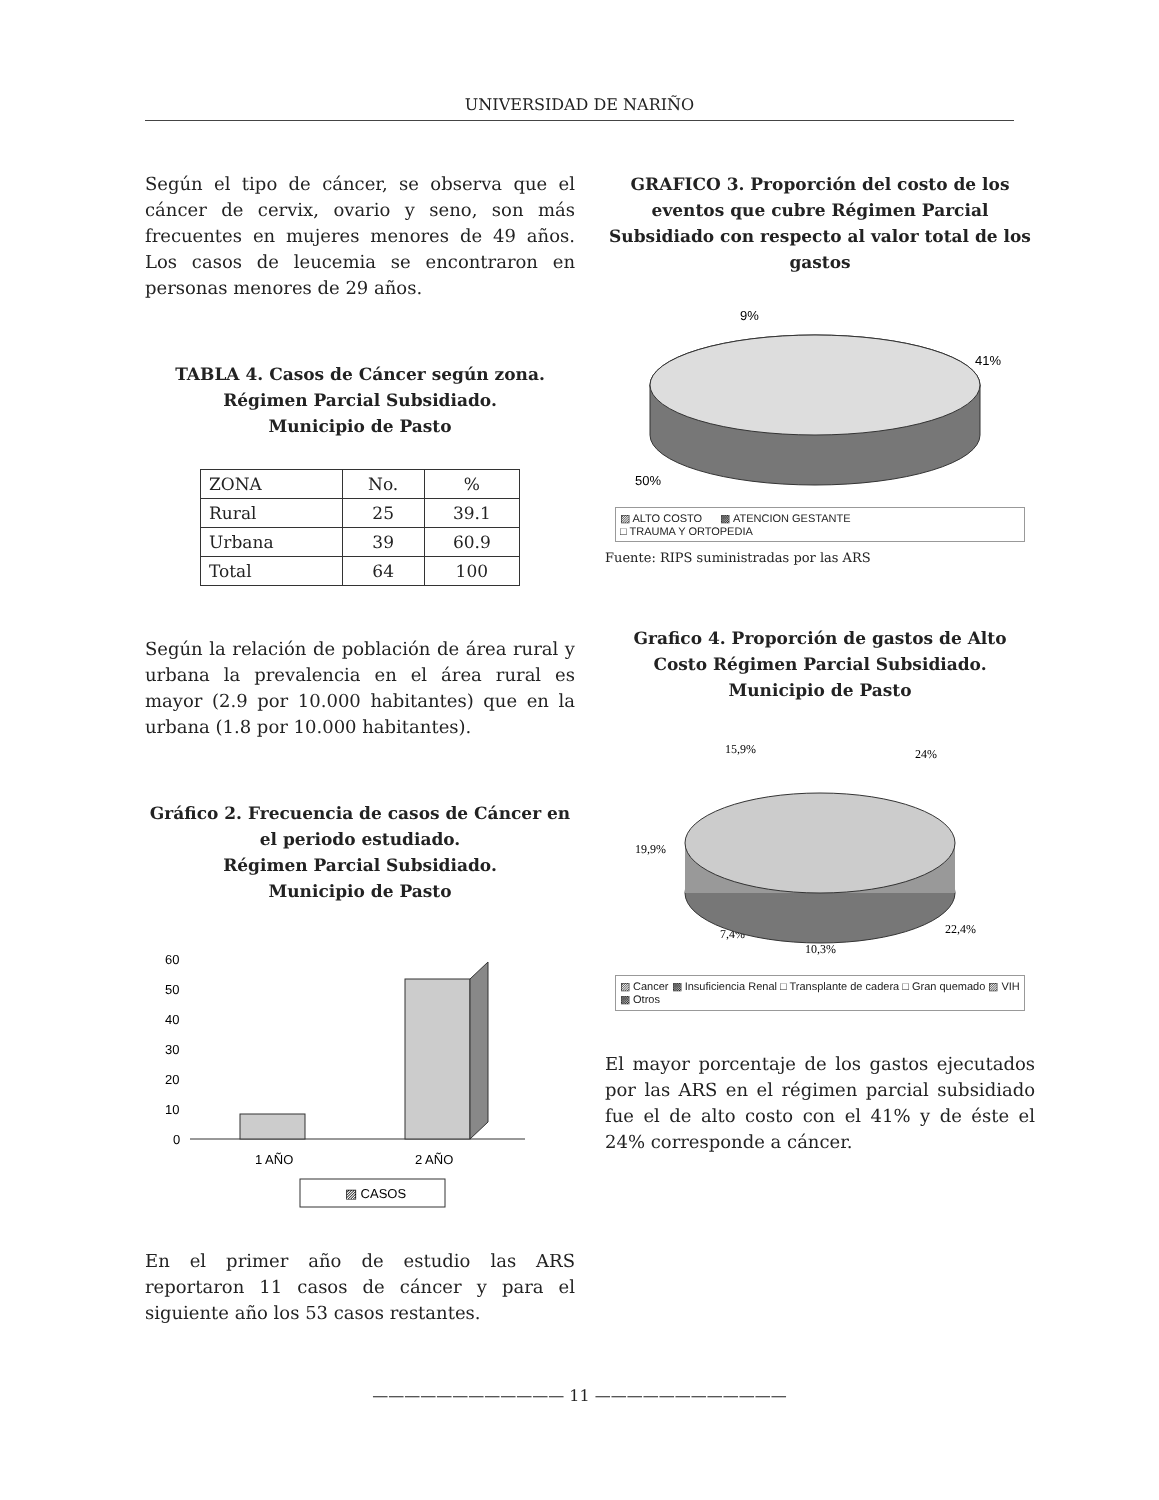UNIVERSIDAD DE NARIÑO
Según el tipo de cáncer, se observa que el cáncer de cervix, ovario y seno, son más frecuentes en mujeres menores de 49 años. Los casos de leucemia se encontraron en personas menores de 29 años.
TABLA 4. Casos de Cáncer según zona.
Régimen Parcial Subsidiado.
Municipio de Pasto
| ZONA | No. | % |
| Rural | 25 | 39.1 |
| Urbana | 39 | 60.9 |
| Total | 64 | 100 |
Según la relación de población de área rural y urbana la prevalencia en el área rural es mayor (2.9 por 10.000 habitantes) que en la urbana (1.8 por 10.000 habitantes).
Gráfico 2. Frecuencia de casos de Cáncer en el periodo estudiado.
Régimen Parcial Subsidiado.
Municipio de Pasto
60
50
40
30
20
10
0
1 AÑO
2 AÑO
▨ CASOS
En el primer año de estudio las ARS reportaron 11 casos de cáncer y para el siguiente año los 53 casos restantes.
GRAFICO 3. Proporción del costo de los eventos que cubre Régimen Parcial Subsidiado con respecto al valor total de los gastos
9%
41%
50%
▨ ALTO COSTO ▩ ATENCION GESTANTE
□ TRAUMA Y ORTOPEDIA
Fuente: RIPS suministradas por las ARS
Grafico 4. Proporción de gastos de Alto Costo Régimen Parcial Subsidiado. Municipio de Pasto
15,9%
24%
19,9%
22,4%
7,4%
10,3%
▨ Cancer ▩ Insuficiencia Renal □ Transplante de cadera □ Gran quemado ▨ VIH ▩ Otros
El mayor porcentaje de los gastos ejecutados por las ARS en el régimen parcial subsidiado fue el de alto costo con el 41% y de éste el 24% corresponde a cáncer.
———————————— 11 ————————————